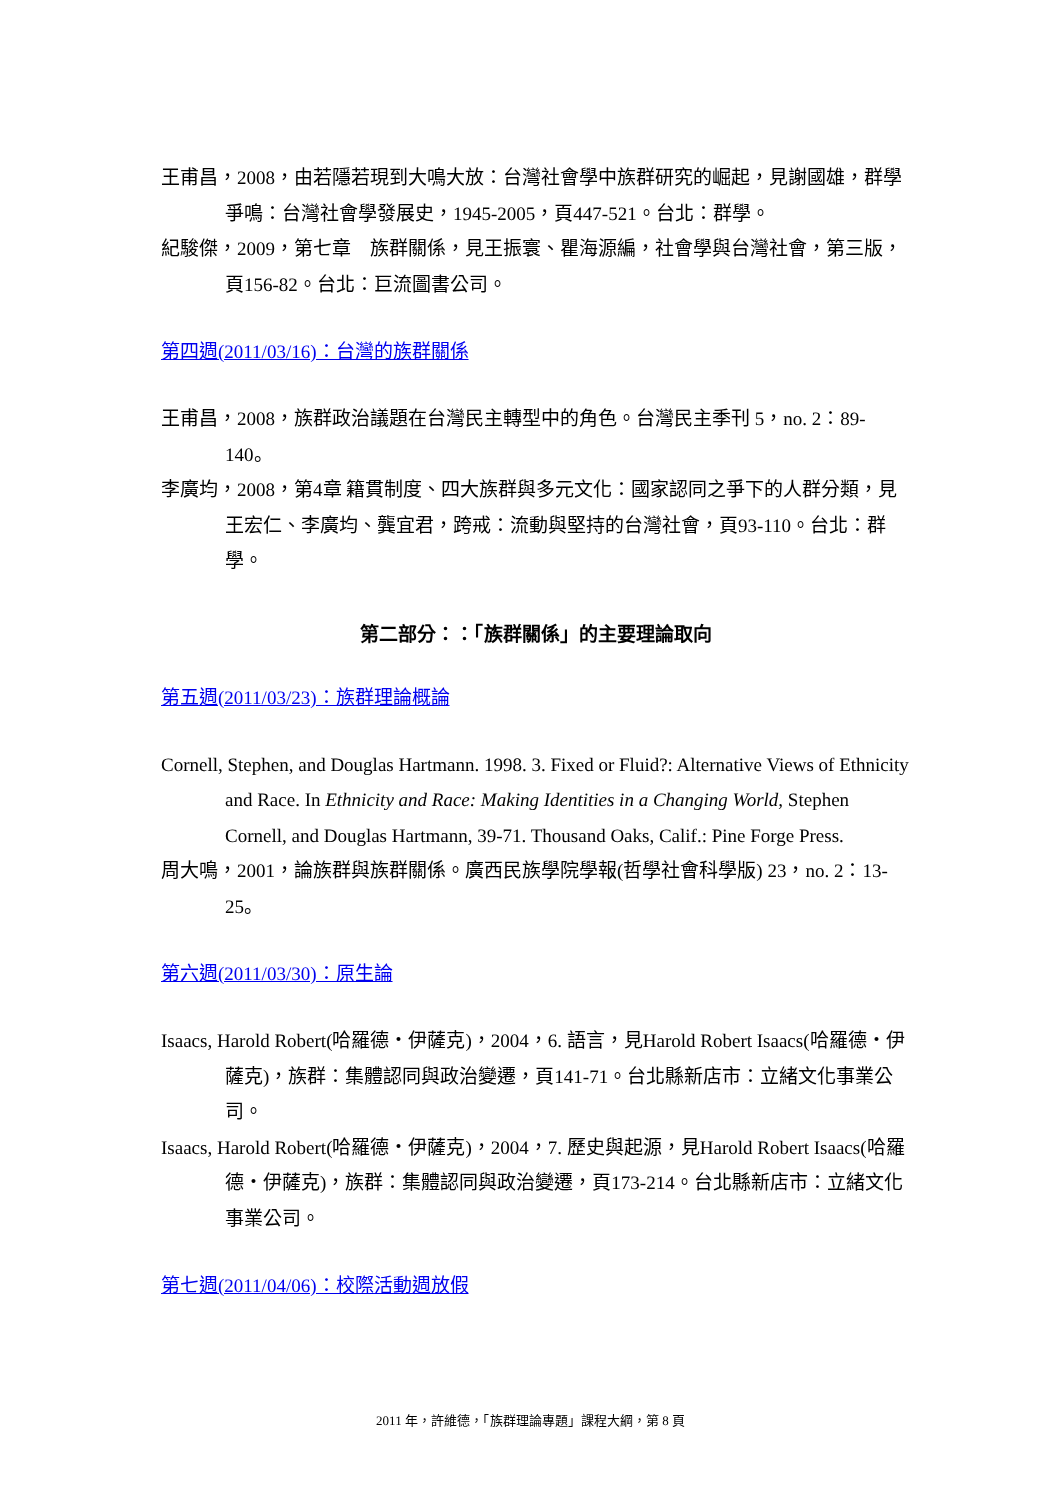王甫昌，2008，由若隱若現到大鳴大放：台灣社會學中族群研究的崛起，見謝國雄，群學爭鳴：台灣社會學發展史，1945-2005，頁447-521。台北：群學。
紀駿傑，2009，第七章　族群關係，見王振寰、瞿海源編，社會學與台灣社會，第三版，頁156-82。台北：巨流圖書公司。
第四週(2011/03/16)：台灣的族群關係
王甫昌，2008，族群政治議題在台灣民主轉型中的角色。台灣民主季刊 5，no. 2：89-140。
李廣均，2008，第4章 籍貫制度、四大族群與多元文化：國家認同之爭下的人群分類，見王宏仁、李廣均、龔宜君，跨戒：流動與堅持的台灣社會，頁93-110。台北：群學。
第二部分：：「族群關係」的主要理論取向
第五週(2011/03/23)：族群理論概論
Cornell, Stephen, and Douglas Hartmann. 1998. 3. Fixed or Fluid?: Alternative Views of Ethnicity and Race. In Ethnicity and Race: Making Identities in a Changing World, Stephen Cornell, and Douglas Hartmann, 39-71. Thousand Oaks, Calif.: Pine Forge Press.
周大鳴，2001，論族群與族群關係。廣西民族學院學報(哲學社會科學版) 23，no. 2：13-25。
第六週(2011/03/30)：原生論
Isaacs, Harold Robert(哈羅德・伊薩克)，2004，6. 語言，見Harold Robert Isaacs(哈羅德・伊薩克)，族群：集體認同與政治變遷，頁141-71。台北縣新店市：立緒文化事業公司。
Isaacs, Harold Robert(哈羅德・伊薩克)，2004，7. 歷史與起源，見Harold Robert Isaacs(哈羅德・伊薩克)，族群：集體認同與政治變遷，頁173-214。台北縣新店市：立緒文化事業公司。
第七週(2011/04/06)：校際活動週放假
2011 年，許維德，「族群理論專題」課程大綱，第 8 頁